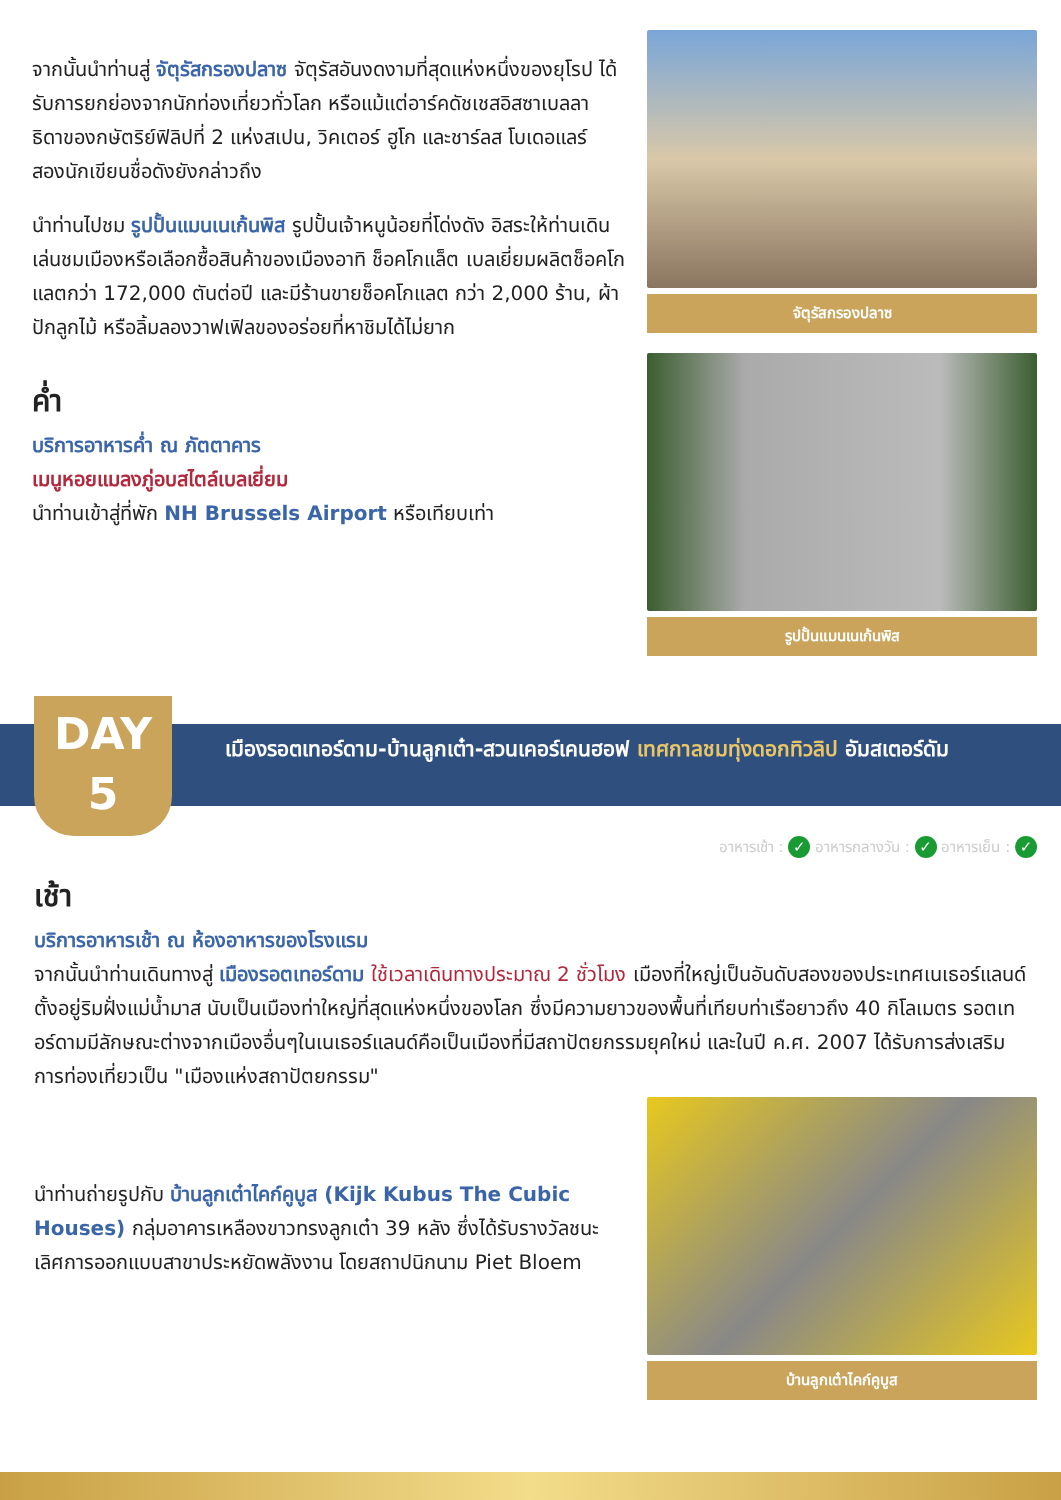จากนั้นนำท่านสู่ จัตุรัสกรองปลาซ จัตุรัสอันงดงามที่สุดแห่งหนึ่งของยุโรป ได้รับการยกย่องจากนักท่องเที่ยวทั่วโลก หรือแม้แต่อาร์คดัชเชสอิสซาเบลลา ธิดาของกษัตริย์ฟิลิปที่ 2 แห่งสเปน, วิคเตอร์ ฮูโก และชาร์ลส โบเดอแลร์ สองนักเขียนชื่อดังยังกล่าวถึง
นำท่านไปชม รูปปั้นแมนเนเก้นพิส รูปปั้นเจ้าหนูน้อยที่โด่งดัง อิสระให้ท่านเดินเล่นชมเมืองหรือเลือกซื้อสินค้าของเมืองอาทิ ช็อคโกแล็ต เบลเยี่ยมผลิตช็อคโกแลตกว่า 172,000 ตันต่อปี และมีร้านขายช็อคโกแลต กว่า 2,000 ร้าน, ผ้าปักลูกไม้ หรือลิ้มลองวาฟเฟิลของอร่อยที่หาชิมได้ไม่ยาก
ค่ำ
บริการอาหารค่ำ ณ ภัตตาคาร
เมนูหอยแมลงภู่อบสไตล์เบลเยี่ยม
นำท่านเข้าสู่ที่พัก NH Brussels Airport หรือเทียบเท่า
จัตุรัสกรองปลาซ
รูปปั้นแมนเนเก้นพิส
DAY
5
เมืองรอตเทอร์ดาม-บ้านลูกเต๋า-สวนเคอร์เคนฮอฟ เทศกาลชมทุ่งดอกทิวลิป อัมสเตอร์ดัม
อาหารเช้า : ✓ อาหารกลางวัน : ✓ อาหารเย็น : ✓
เช้า
บริการอาหารเช้า ณ ห้องอาหารของโรงแรม
จากนั้นนำท่านเดินทางสู่ เมืองรอตเทอร์ดาม ใช้เวลาเดินทางประมาณ 2 ชั่วโมง เมืองที่ใหญ่เป็นอันดับสองของประเทศเนเธอร์แลนด์ ตั้งอยู่ริมฝั่งแม่น้ำมาส นับเป็นเมืองท่าใหญ่ที่สุดแห่งหนึ่งของโลก ซึ่งมีความยาวของพื้นที่เทียบท่าเรือยาวถึง 40 กิโลเมตร รอตเทอร์ดามมีลักษณะต่างจากเมืองอื่นๆในเนเธอร์แลนด์คือเป็นเมืองที่มีสถาปัตยกรรมยุคใหม่ และในปี ค.ศ. 2007 ได้รับการส่งเสริมการท่องเที่ยวเป็น "เมืองแห่งสถาปัตยกรรม"
นำท่านถ่ายรูปกับ บ้านลูกเต๋าไคก์คูบูส (Kijk Kubus The Cubic Houses) กลุ่มอาคารเหลืองขาวทรงลูกเต๋า 39 หลัง ซึ่งได้รับรางวัลชนะเลิศการออกแบบสาขาประหยัดพลังงาน โดยสถาปนิกนาม Piet Bloem
บ้านลูกเต๋าไคก์คูบูส